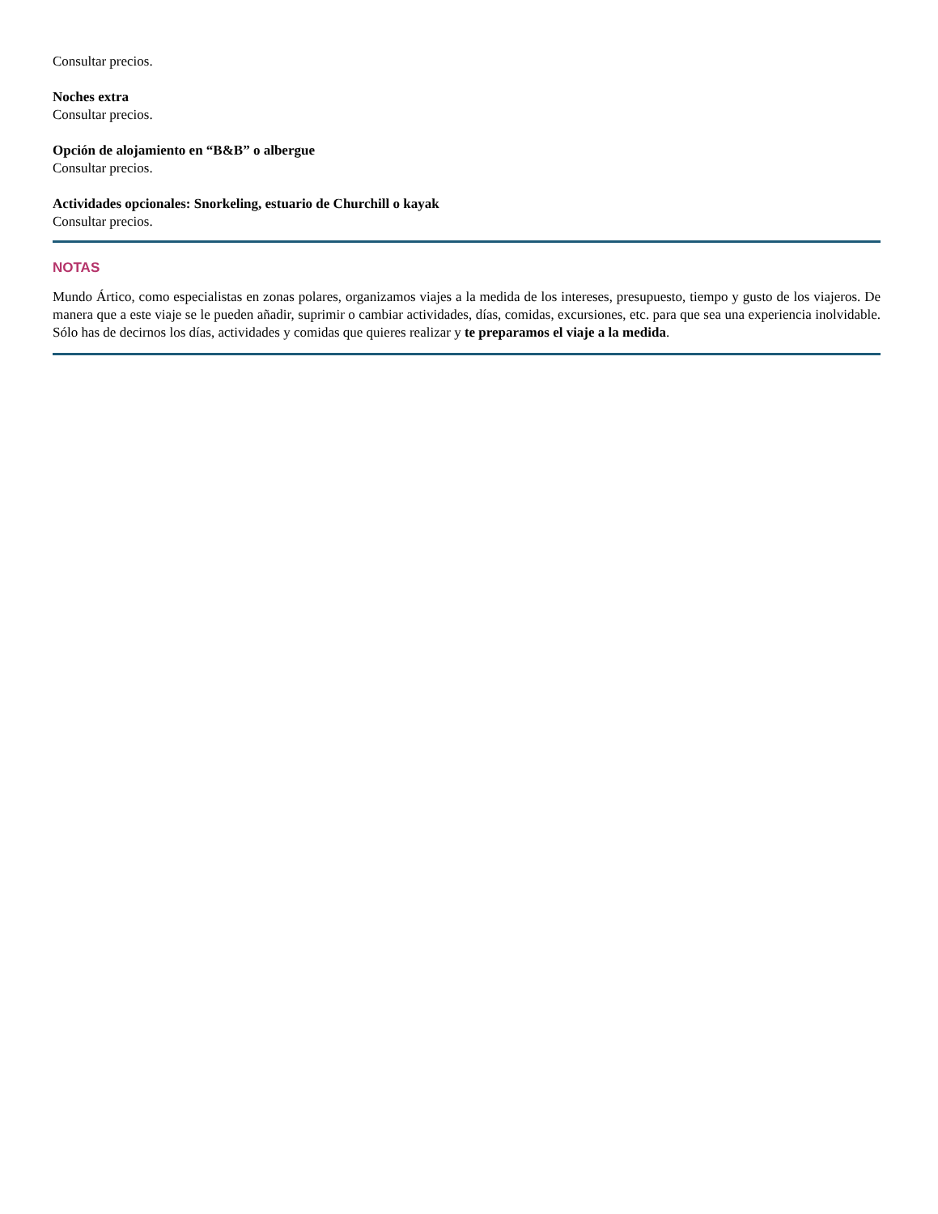Consultar precios.
Noches extra
Consultar precios.
Opción de alojamiento en “B&B” o albergue
Consultar precios.
Actividades opcionales: Snorkeling, estuario de Churchill o kayak
Consultar precios.
NOTAS
Mundo Ártico, como especialistas en zonas polares, organizamos viajes a la medida de los intereses, presupuesto, tiempo y gusto de los viajeros. De manera que a este viaje se le pueden añadir, suprimir o cambiar actividades, días, comidas, excursiones, etc. para que sea una experiencia inolvidable. Sólo has de decirnos los días, actividades y comidas que quieres realizar y te preparamos el viaje a la medida.